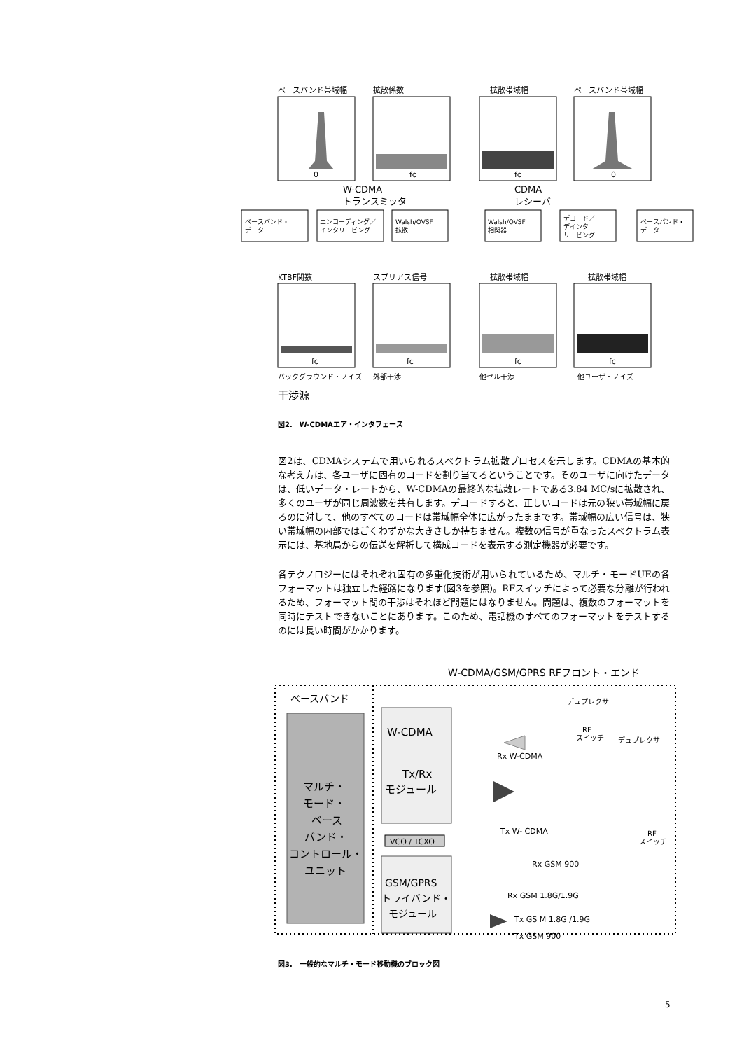ベースバンド帯域幅
拡散係数
拡散帯域幅
ベースバンド帯域幅
0
fc
fc
0
W-CDMA
トランスミッタ
CDMA
レシーバ
ベースバンド・
データ
エンコーディング／
インタリービング
Walsh/OVSF
拡散
Walsh/OVSF
相関器
デコード／
デインタ
リービング
ベースバンド・
データ
KTBF関数
スプリアス信号
拡散帯域幅
拡散帯域幅
fc
fc
fc
fc
バックグラウンド・ノイズ
外部干渉
他セル干渉
他ユーザ・ノイズ
干渉源
図2.　W-CDMAエア・インタフェース
図2は、CDMAシステムで用いられるスペクトラム拡散プロセスを示します。CDMAの基本的な考え方は、各ユーザに固有のコードを割り当てるということです。そのユーザに向けたデータは、低いデータ・レートから、W-CDMAの最終的な拡散レートである3.84 MC/sに拡散され、多くのユーザが同じ周波数を共有します。デコードすると、正しいコードは元の狭い帯域幅に戻るのに対して、他のすべてのコードは帯域幅全体に広がったままです。帯域幅の広い信号は、狭い帯域幅の内部ではごくわずかな大きさしか持ちません。複数の信号が重なったスペクトラム表示には、基地局からの伝送を解析して構成コードを表示する測定機器が必要です。
各テクノロジーにはそれぞれ固有の多重化技術が用いられているため、マルチ・モードUEの各フォーマットは独立した経路になります(図3を参照)。RFスイッチによって必要な分離が行われるため、フォーマット間の干渉はそれほど問題にはなりません。問題は、複数のフォーマットを同時にテストできないことにあります。このため、電話機のすべてのフォーマットをテストするのには長い時間がかかります。
W-CDMA/GSM/GPRS RFフロント・エンド
ベースバンド
マルチ・
モード・
ベース
バンド・
コントロール・
ユニット
W-CDMA
Tx/Rx
モジュール
VCO / TCXO
GSM/GPRS
トライバンド・
モジュール
デュプレクサ
RF
スイッチ
デュプレクサ
Rx W-CDMA
Tx W- CDMA
RF
スイッチ
Rx GSM 900
Rx GSM 1.8G/1.9G
Tx GS M 1.8G /1.9G
Tx GSM 900
図3.　一般的なマルチ・モード移動機のブロック図
5